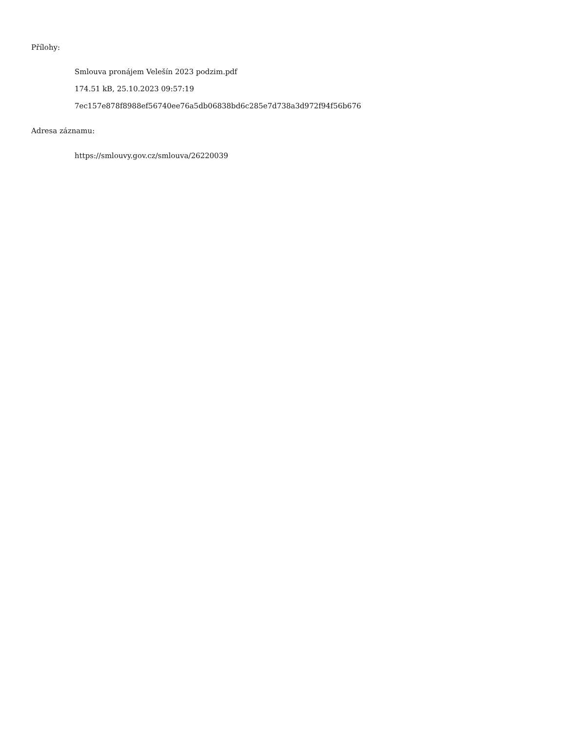Přílohy:
Smlouva pronájem Velešín 2023 podzim.pdf
174.51 kB, 25.10.2023 09:57:19
7ec157e878f8988ef56740ee76a5db06838bd6c285e7d738a3d972f94f56b676
Adresa záznamu:
https://smlouvy.gov.cz/smlouva/26220039